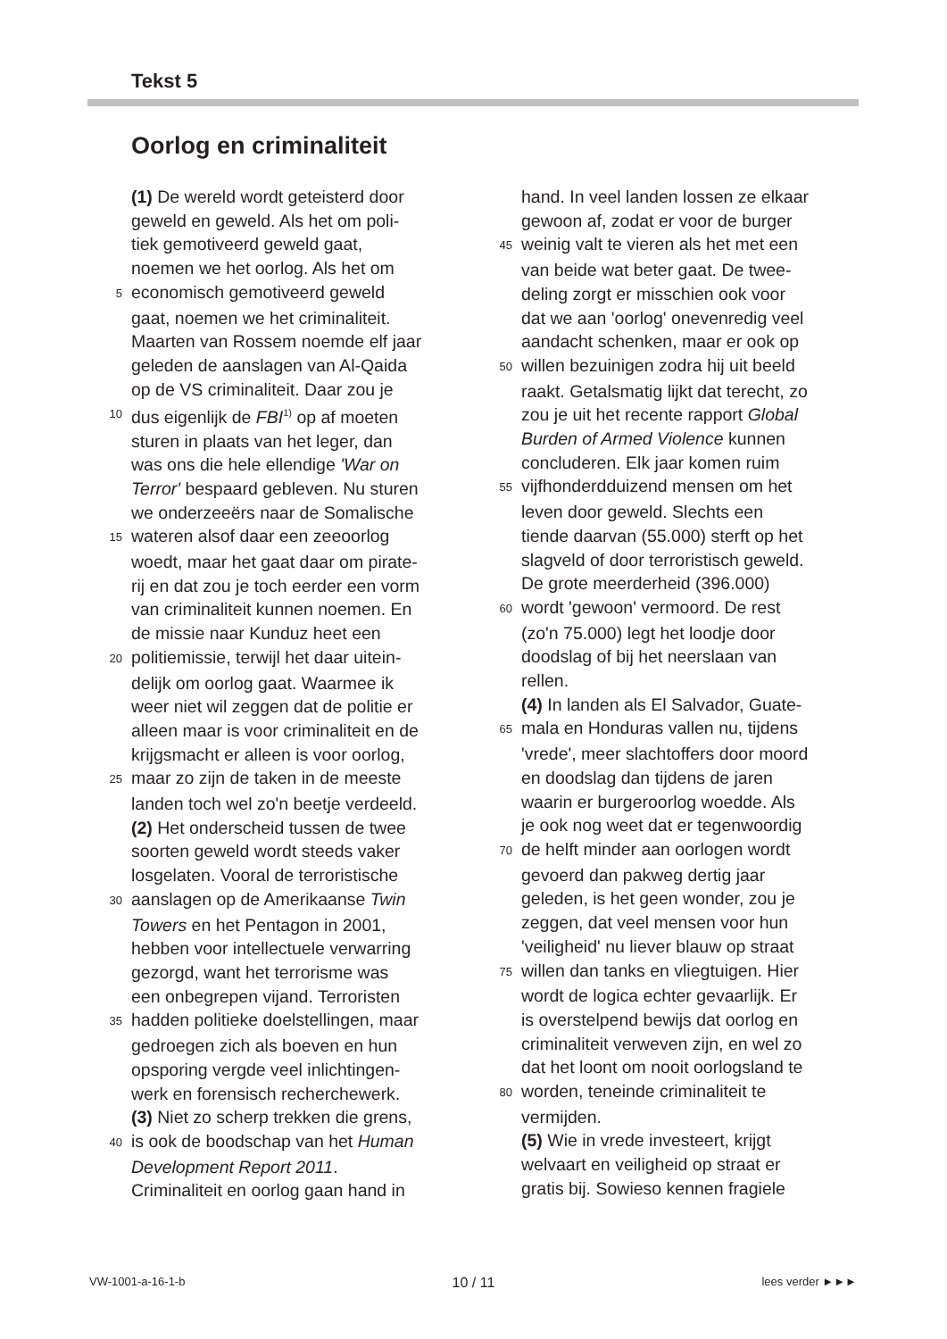Tekst 5
Oorlog en criminaliteit
(1) De wereld wordt geteisterd door
geweld en geweld. Als het om poli-
tiek gemotiveerd geweld gaat,
noemen we het oorlog. Als het om
5 economisch gemotiveerd geweld
gaat, noemen we het criminaliteit.
Maarten van Rossem noemde elf jaar
geleden de aanslagen van Al-Qaida
op de VS criminaliteit. Daar zou je
10 dus eigenlijk de FBI<sup>1)</sup> op af moeten
sturen in plaats van het leger, dan
was ons die hele ellendige 'War on
Terror' bespaard gebleven. Nu sturen
we onderzeeërs naar de Somalische
15 wateren alsof daar een zeeoorlog
woedt, maar het gaat daar om pirate-
rij en dat zou je toch eerder een vorm
van criminaliteit kunnen noemen. En
de missie naar Kunduz heet een
20 politiemissie, terwijl het daar uitein-
delijk om oorlog gaat. Waarmee ik
weer niet wil zeggen dat de politie er
alleen maar is voor criminaliteit en de
krijgsmacht er alleen is voor oorlog,
25 maar zo zijn de taken in de meeste
landen toch wel zo'n beetje verdeeld.
(2) Het onderscheid tussen de twee
soorten geweld wordt steeds vaker
losgelaten. Vooral de terroristische
30 aanslagen op de Amerikaanse Twin
Towers en het Pentagon in 2001,
hebben voor intellectuele verwarring
gezorgd, want het terrorisme was
een onbegrepen vijand. Terroristen
35 hadden politieke doelstellingen, maar
gedroegen zich als boeven en hun
opsporing vergde veel inlichtingen-
werk en forensisch recherchewerk.
(3) Niet zo scherp trekken die grens,
40 is ook de boodschap van het Human
Development Report 2011.
Criminaliteit en oorlog gaan hand in
hand. In veel landen lossen ze elkaar
gewoon af, zodat er voor de burger
45 weinig valt te vieren als het met een
van beide wat beter gaat. De twee-
deling zorgt er misschien ook voor
dat we aan 'oorlog' onevenredig veel
aandacht schenken, maar er ook op
50 willen bezuinigen zodra hij uit beeld
raakt. Getalsmatig lijkt dat terecht, zo
zou je uit het recente rapport Global
Burden of Armed Violence kunnen
concluderen. Elk jaar komen ruim
55 vijfhonderdduizend mensen om het
leven door geweld. Slechts een
tiende daarvan (55.000) sterft op het
slagveld of door terroristisch geweld.
De grote meerderheid (396.000)
60 wordt 'gewoon' vermoord. De rest
(zo'n 75.000) legt het loodje door
doodslag of bij het neerslaan van
rellen.
(4) In landen als El Salvador, Guate-
65 mala en Honduras vallen nu, tijdens
'vrede', meer slachtoffers door moord
en doodslag dan tijdens de jaren
waarin er burgeroorlog woedde. Als
je ook nog weet dat er tegenwoordig
70 de helft minder aan oorlogen wordt
gevoerd dan pakweg dertig jaar
geleden, is het geen wonder, zou je
zeggen, dat veel mensen voor hun
'veiligheid' nu liever blauw op straat
75 willen dan tanks en vliegtuigen. Hier
wordt de logica echter gevaarlijk. Er
is overstelpend bewijs dat oorlog en
criminaliteit verweven zijn, en wel zo
dat het loont om nooit oorlogsland te
80 worden, teneinde criminaliteit te
vermijden.
(5) Wie in vrede investeert, krijgt
welvaart en veiligheid op straat er
gratis bij. Sowieso kennen fragiele
VW-1001-a-16-1-b 10 / 11 lees verder ►►►